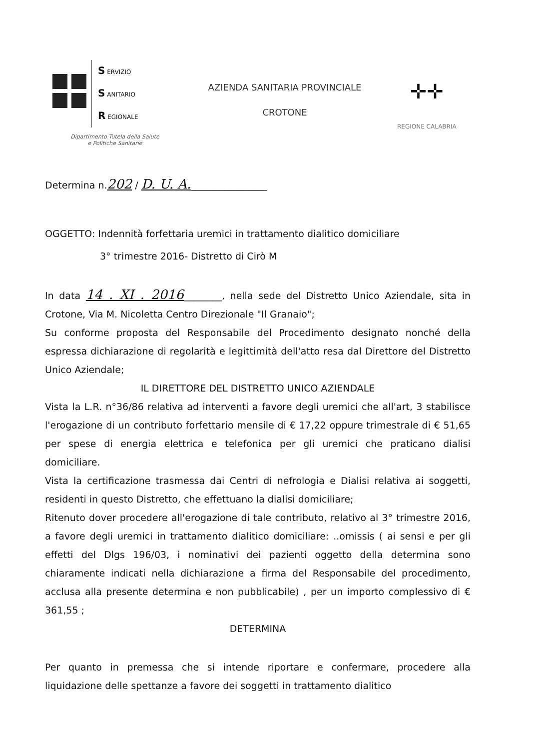S ERVIZIO
S ANITARIO
R EGIONALE
Dipartimento Tutela della Salute
e Politiche Sanitarie
AZIENDA SANITARIA PROVINCIALE
CROTONE
✛✛
REGIONE CALABRIA
Determina n.202 / D. U. A.________________
OGGETTO: Indennità forfettaria uremici in trattamento dialitico domiciliare
3° trimestre 2016- Distretto di Cirò M
In data 14 . XI . 2016________, nella sede del Distretto Unico Aziendale, sita in Crotone, Via M. Nicoletta Centro Direzionale "Il Granaio";
Su conforme proposta del Responsabile del Procedimento designato nonché della espressa dichiarazione di regolarità e legittimità dell'atto resa dal Direttore del Distretto Unico Aziendale;
IL DIRETTORE DEL DISTRETTO UNICO AZIENDALE
Vista la L.R. n°36/86 relativa ad interventi a favore degli uremici che all'art, 3 stabilisce l'erogazione di un contributo forfettario mensile di € 17,22 oppure trimestrale di € 51,65 per spese di energia elettrica e telefonica per gli uremici che praticano dialisi domiciliare.
Vista la certificazione trasmessa dai Centri di nefrologia e Dialisi relativa ai soggetti, residenti in questo Distretto, che effettuano la dialisi domiciliare;
Ritenuto dover procedere all'erogazione di tale contributo, relativo al 3° trimestre 2016, a favore degli uremici in trattamento dialitico domiciliare: ..omissis ( ai sensi e per gli effetti del Dlgs 196/03, i nominativi dei pazienti oggetto della determina sono chiaramente indicati nella dichiarazione a firma del Responsabile del procedimento, acclusa alla presente determina e non pubblicabile) , per un importo complessivo di € 361,55 ;
DETERMINA
Per quanto in premessa che si intende riportare e confermare, procedere alla liquidazione delle spettanze a favore dei soggetti in trattamento dialitico